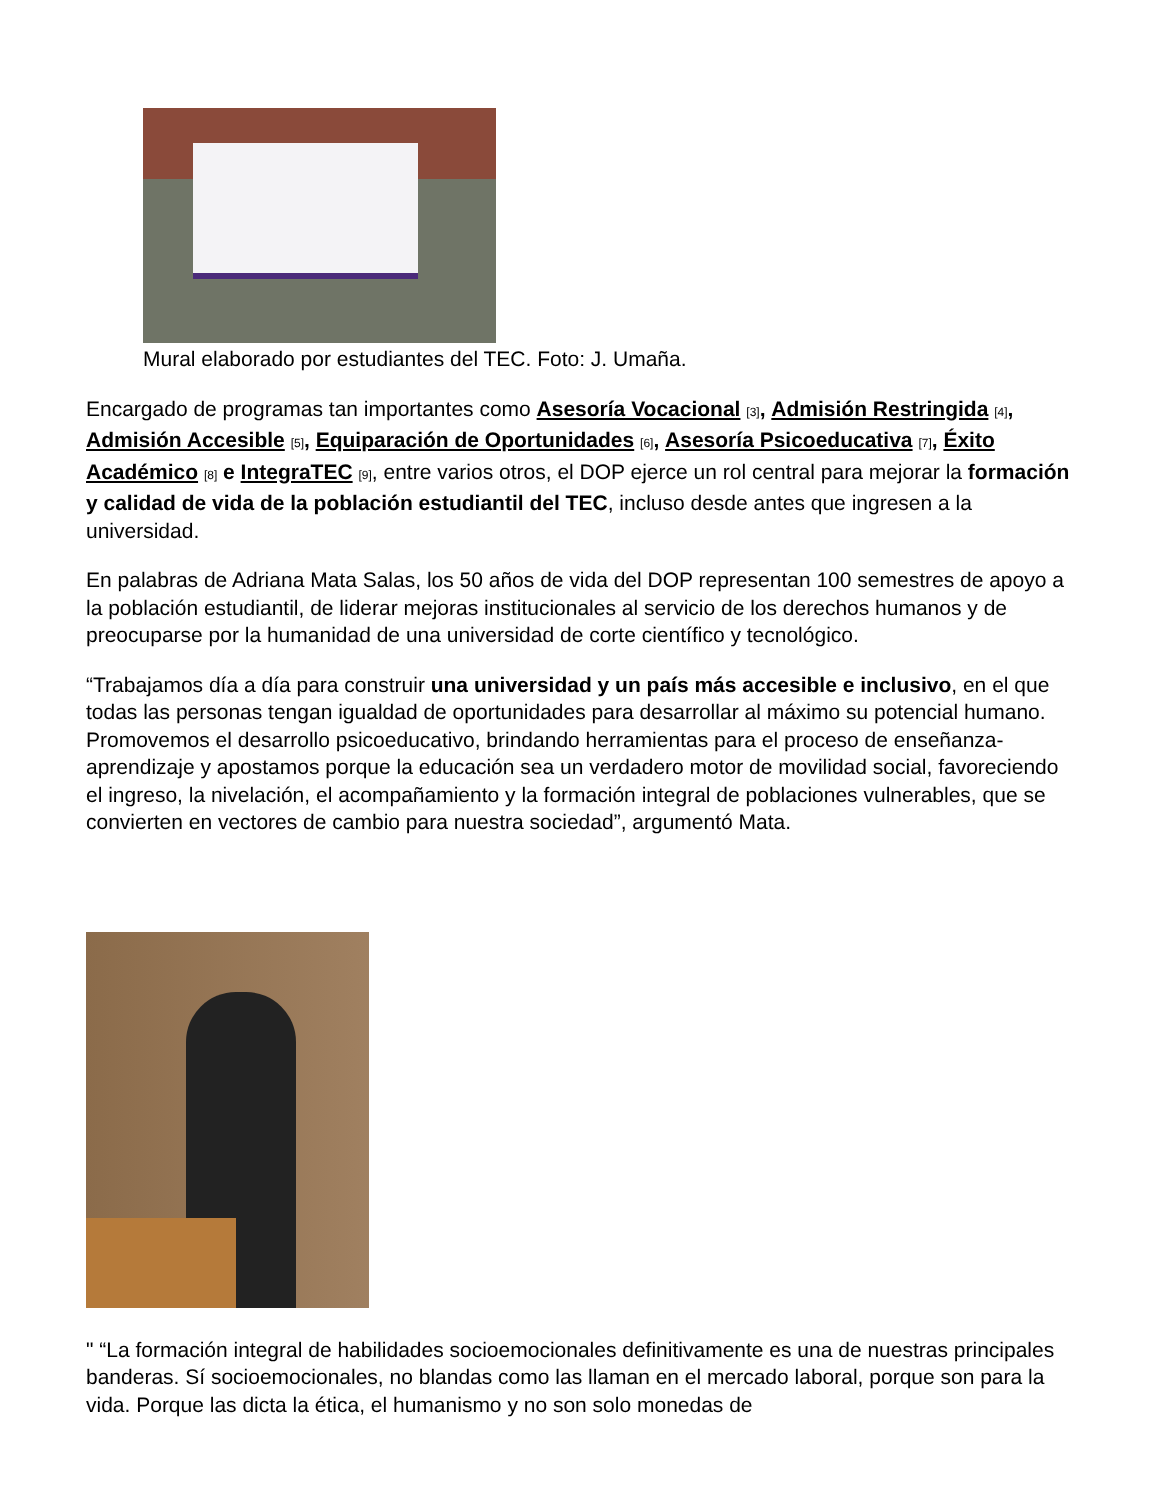Mural elaborado por estudiantes del TEC. Foto: J. Umaña.
Encargado de programas tan importantes como Asesoría Vocacional [3], Admisión Restringida [4], Admisión Accesible [5], Equiparación de Oportunidades [6], Asesoría Psicoeducativa [7], Éxito Académico [8] e IntegraTEC [9], entre varios otros, el DOP ejerce un rol central para mejorar la formación y calidad de vida de la población estudiantil del TEC, incluso desde antes que ingresen a la universidad.
En palabras de Adriana Mata Salas, los 50 años de vida del DOP representan 100 semestres de apoyo a la población estudiantil, de liderar mejoras institucionales al servicio de los derechos humanos y de preocuparse por la humanidad de una universidad de corte científico y tecnológico.
“Trabajamos día a día para construir una universidad y un país más accesible e inclusivo, en el que todas las personas tengan igualdad de oportunidades para desarrollar al máximo su potencial humano. Promovemos el desarrollo psicoeducativo, brindando herramientas para el proceso de enseñanza-aprendizaje y apostamos porque la educación sea un verdadero motor de movilidad social, favoreciendo el ingreso, la nivelación, el acompañamiento y la formación integral de poblaciones vulnerables, que se convierten en vectores de cambio para nuestra sociedad”, argumentó Mata.
" “La formación integral de habilidades socioemocionales definitivamente es una de nuestras principales banderas. Sí socioemocionales, no blandas como las llaman en el mercado laboral, porque son para la vida. Porque las dicta la ética, el humanismo y no son solo monedas de